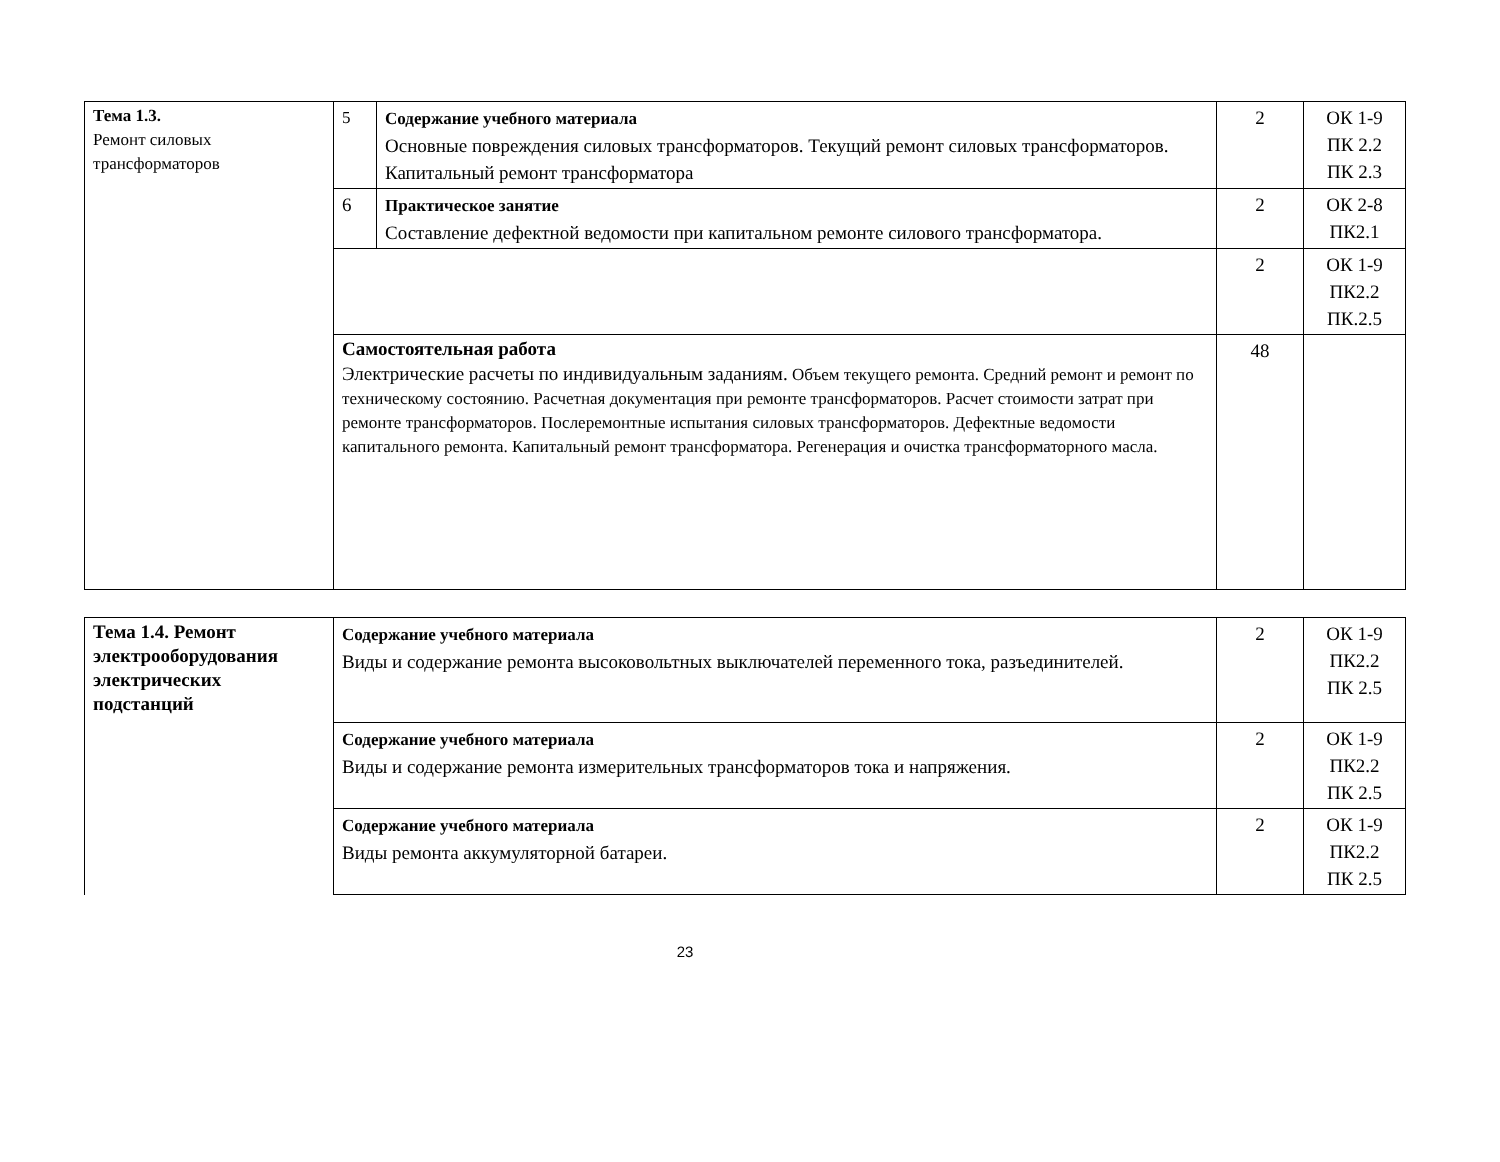| Тема 1.3. Ремонт силовых трансформаторов | 5 | Содержание учебного материала Основные повреждения силовых трансформаторов. Текущий ремонт силовых трансформаторов. Капитальный ремонт трансформатора | 2 | ОК 1-9 ПК 2.2 ПК 2.3 |
| | 6 | Практическое занятие Составление дефектной ведомости при капитальном ремонте силового трансформатора. | 2 | ОК 2-8 ПК2.1 |
| | | | 2 | ОК 1-9 ПК2.2 ПК.2.5 |
| | Самостоятельная работа Электрические расчеты по индивидуальным заданиям. Объем текущего ремонта. Средний ремонт и ремонт по техническому состоянию. Расчетная документация при ремонте трансформаторов. Расчет стоимости затрат при ремонте трансформаторов. Послеремонтные испытания силовых трансформаторов. Дефектные ведомости капитального ремонта. Капитальный ремонт трансформатора. Регенерация и очистка трансформаторного масла. | | 48 | |
| Тема 1.4. Ремонт электрооборудования электрических подстанций | Содержание учебного материала Виды и содержание ремонта высоковольтных выключателей переменного тока, разъединителей. | 2 | ОК 1-9 ПК2.2 ПК 2.5 |
| | Содержание учебного материала Виды и содержание ремонта измерительных трансформаторов тока и напряжения. | 2 | ОК 1-9 ПК2.2 ПК 2.5 |
| | Содержание учебного материала Виды ремонта аккумуляторной батареи. | 2 | ОК 1-9 ПК2.2 ПК 2.5 |
23